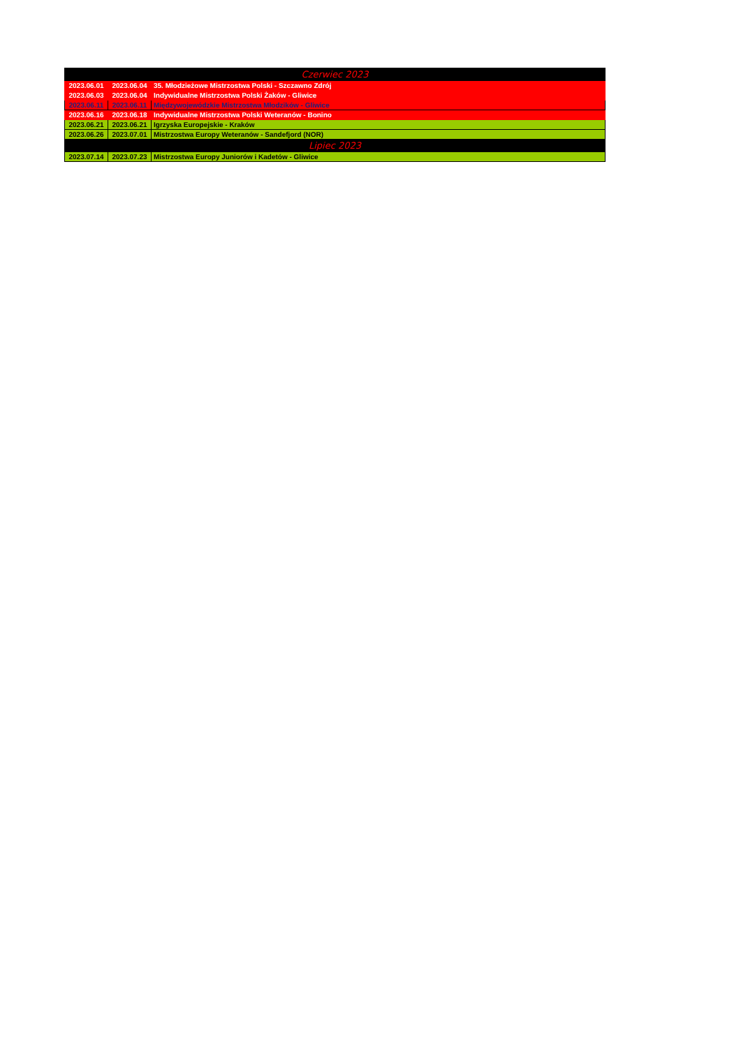| Czerwiec 2023 | | |
| --- | --- | --- |
| 2023.06.01 | 2023.06.04 | 35. Młodzieżowe Mistrzostwa Polski - Szczawno Zdrój |
| 2023.06.03 | 2023.06.04 | Indywidualne Mistrzostwa Polski Żaków - Gliwice |
| 2023.06.11 | 2023.06.11 | Międzywojewódzkie Mistrzostwa Młodzików - Gliwice |
| 2023.06.16 | 2023.06.18 | Indywidualne Mistrzostwa Polski Weteranów - Bonino |
| 2023.06.21 | 2023.06.21 | Igrzyska Europejskie - Kraków |
| 2023.06.26 | 2023.07.01 | Mistrzostwa Europy Weteranów - Sandefjord (NOR) |
| Lipiec 2023 | | |
| 2023.07.14 | 2023.07.23 | Mistrzostwa Europy Juniorów i Kadetów - Gliwice |